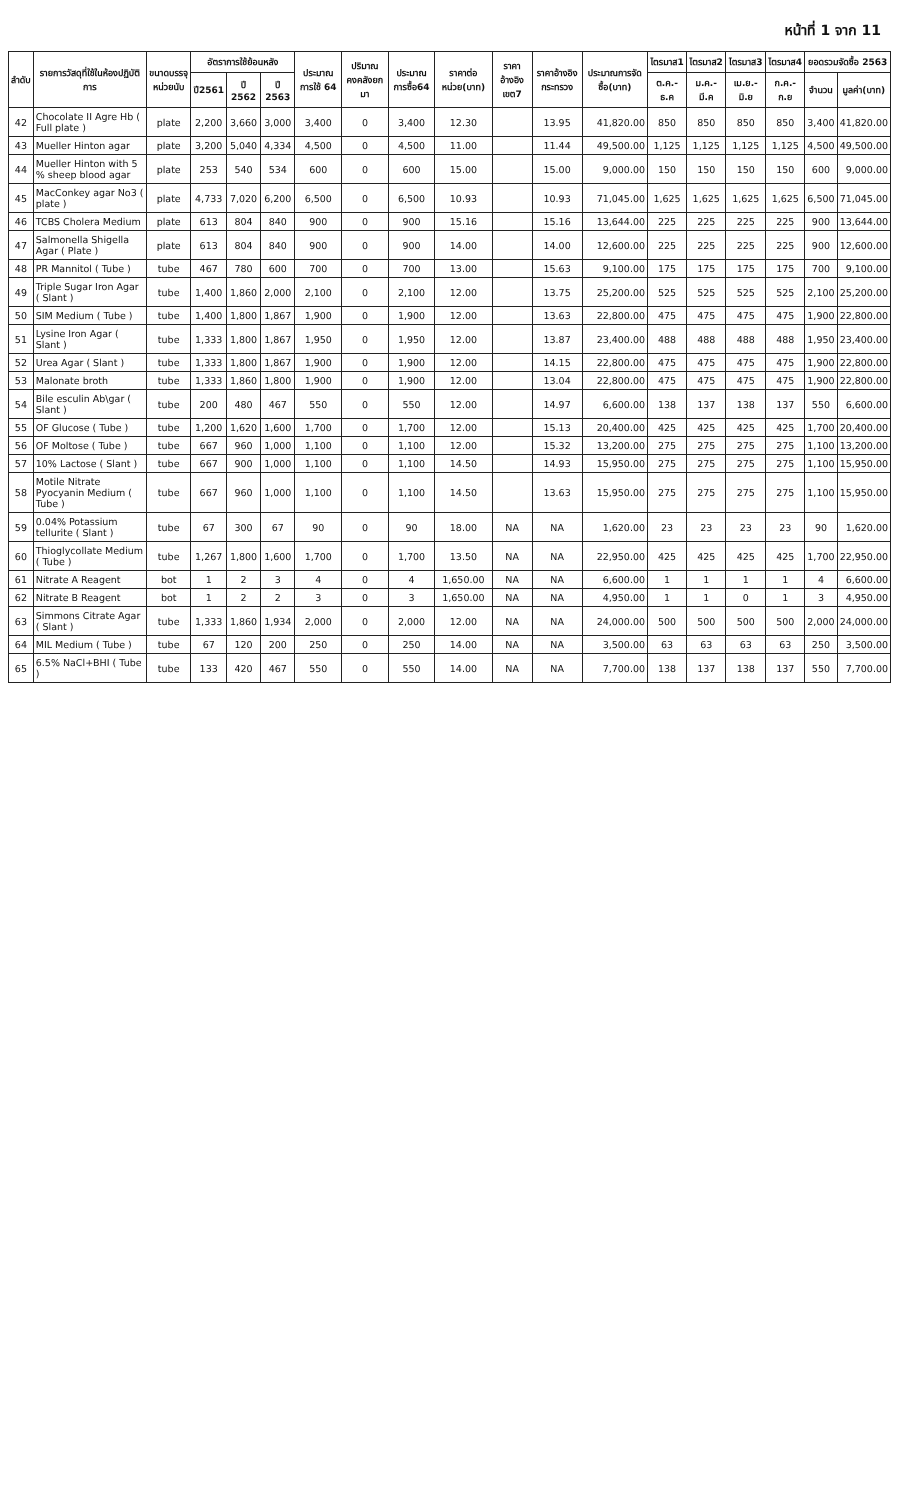หน้าที่ 1 จาก 11
| ลำดับ | รายการวัสดุที่ใช้ในห้องปฏิบัติการ | ขนาดบรรจุ หน่วยนับ | อัตราการใช้ย้อนหลัง | | | ประมาณการใช้ 64 | ปริมาณคงคลังยกมา | ประมาณการซื้อ64 | ราคาต่อหน่วย(บาท) | ราคาอ้างอิงเขต7 | ราคาอ้างอิงกระทรวง | ประมาณการจัดซื้อ(บาท) | ไตรมาส1 | ไตรมาส2 | ไตรมาส3 | ไตรมาส4 | ยอดรวมจัดซื้อ 2563 | |
| --- | --- | --- | --- | --- | --- | --- | --- | --- | --- | --- | --- | --- | --- | --- | --- | --- | --- | --- |
| | | | ปี2561 | ปี 2562 | ปี 2563 | | | | | | | | ต.ค.-ธ.ค | ม.ค.-มี.ค | เม.ย.-มิ.ย | ก.ค.-ก.ย | จำนวน | มูลค่า(บาท) |
| 42 | Chocolate II Agre Hb ( Full plate ) | plate | 2,200 | 3,660 | 3,000 | 3,400 | 0 | 3,400 | 12.30 | | 13.95 | 41,820.00 | 850 | 850 | 850 | 850 | 3,400 | 41,820.00 |
| 43 | Mueller Hinton agar | plate | 3,200 | 5,040 | 4,334 | 4,500 | 0 | 4,500 | 11.00 | | 11.44 | 49,500.00 | 1,125 | 1,125 | 1,125 | 1,125 | 4,500 | 49,500.00 |
| 44 | Mueller Hinton with 5 % sheep blood agar | plate | 253 | 540 | 534 | 600 | 0 | 600 | 15.00 | | 15.00 | 9,000.00 | 150 | 150 | 150 | 150 | 600 | 9,000.00 |
| 45 | MacConkey agar No3 ( plate ) | plate | 4,733 | 7,020 | 6,200 | 6,500 | 0 | 6,500 | 10.93 | | 10.93 | 71,045.00 | 1,625 | 1,625 | 1,625 | 1,625 | 6,500 | 71,045.00 |
| 46 | TCBS Cholera Medium | plate | 613 | 804 | 840 | 900 | 0 | 900 | 15.16 | | 15.16 | 13,644.00 | 225 | 225 | 225 | 225 | 900 | 13,644.00 |
| 47 | Salmonella Shigella Agar ( Plate ) | plate | 613 | 804 | 840 | 900 | 0 | 900 | 14.00 | | 14.00 | 12,600.00 | 225 | 225 | 225 | 225 | 900 | 12,600.00 |
| 48 | PR Mannitol ( Tube ) | tube | 467 | 780 | 600 | 700 | 0 | 700 | 13.00 | | 15.63 | 9,100.00 | 175 | 175 | 175 | 175 | 700 | 9,100.00 |
| 49 | Triple Sugar Iron Agar ( Slant ) | tube | 1,400 | 1,860 | 2,000 | 2,100 | 0 | 2,100 | 12.00 | | 13.75 | 25,200.00 | 525 | 525 | 525 | 525 | 2,100 | 25,200.00 |
| 50 | SIM Medium ( Tube ) | tube | 1,400 | 1,800 | 1,867 | 1,900 | 0 | 1,900 | 12.00 | | 13.63 | 22,800.00 | 475 | 475 | 475 | 475 | 1,900 | 22,800.00 |
| 51 | Lysine Iron Agar ( Slant ) | tube | 1,333 | 1,800 | 1,867 | 1,950 | 0 | 1,950 | 12.00 | | 13.87 | 23,400.00 | 488 | 488 | 488 | 488 | 1,950 | 23,400.00 |
| 52 | Urea Agar ( Slant ) | tube | 1,333 | 1,800 | 1,867 | 1,900 | 0 | 1,900 | 12.00 | | 14.15 | 22,800.00 | 475 | 475 | 475 | 475 | 1,900 | 22,800.00 |
| 53 | Malonate broth | tube | 1,333 | 1,860 | 1,800 | 1,900 | 0 | 1,900 | 12.00 | | 13.04 | 22,800.00 | 475 | 475 | 475 | 475 | 1,900 | 22,800.00 |
| 54 | Bile esculin Ab\gar ( Slant ) | tube | 200 | 480 | 467 | 550 | 0 | 550 | 12.00 | | 14.97 | 6,600.00 | 138 | 137 | 138 | 137 | 550 | 6,600.00 |
| 55 | OF Glucose ( Tube ) | tube | 1,200 | 1,620 | 1,600 | 1,700 | 0 | 1,700 | 12.00 | | 15.13 | 20,400.00 | 425 | 425 | 425 | 425 | 1,700 | 20,400.00 |
| 56 | OF Moltose ( Tube ) | tube | 667 | 960 | 1,000 | 1,100 | 0 | 1,100 | 12.00 | | 15.32 | 13,200.00 | 275 | 275 | 275 | 275 | 1,100 | 13,200.00 |
| 57 | 10% Lactose ( Slant ) | tube | 667 | 900 | 1,000 | 1,100 | 0 | 1,100 | 14.50 | | 14.93 | 15,950.00 | 275 | 275 | 275 | 275 | 1,100 | 15,950.00 |
| 58 | Motile Nitrate Pyocyanin Medium ( Tube ) | tube | 667 | 960 | 1,000 | 1,100 | 0 | 1,100 | 14.50 | | 13.63 | 15,950.00 | 275 | 275 | 275 | 275 | 1,100 | 15,950.00 |
| 59 | 0.04% Potassium tellurite ( Slant ) | tube | 67 | 300 | 67 | 90 | 0 | 90 | 18.00 | NA | NA | 1,620.00 | 23 | 23 | 23 | 23 | 90 | 1,620.00 |
| 60 | Thioglycollate Medium ( Tube ) | tube | 1,267 | 1,800 | 1,600 | 1,700 | 0 | 1,700 | 13.50 | NA | NA | 22,950.00 | 425 | 425 | 425 | 425 | 1,700 | 22,950.00 |
| 61 | Nitrate A Reagent | bot | 1 | 2 | 3 | 4 | 0 | 4 | 1,650.00 | NA | NA | 6,600.00 | 1 | 1 | 1 | 1 | 4 | 6,600.00 |
| 62 | Nitrate B Reagent | bot | 1 | 2 | 2 | 3 | 0 | 3 | 1,650.00 | NA | NA | 4,950.00 | 1 | 1 | 0 | 1 | 3 | 4,950.00 |
| 63 | Simmons Citrate Agar ( Slant ) | tube | 1,333 | 1,860 | 1,934 | 2,000 | 0 | 2,000 | 12.00 | NA | NA | 24,000.00 | 500 | 500 | 500 | 500 | 2,000 | 24,000.00 |
| 64 | MIL Medium ( Tube ) | tube | 67 | 120 | 200 | 250 | 0 | 250 | 14.00 | NA | NA | 3,500.00 | 63 | 63 | 63 | 63 | 250 | 3,500.00 |
| 65 | 6.5% NaCl+BHI ( Tube ) | tube | 133 | 420 | 467 | 550 | 0 | 550 | 14.00 | NA | NA | 7,700.00 | 138 | 137 | 138 | 137 | 550 | 7,700.00 |